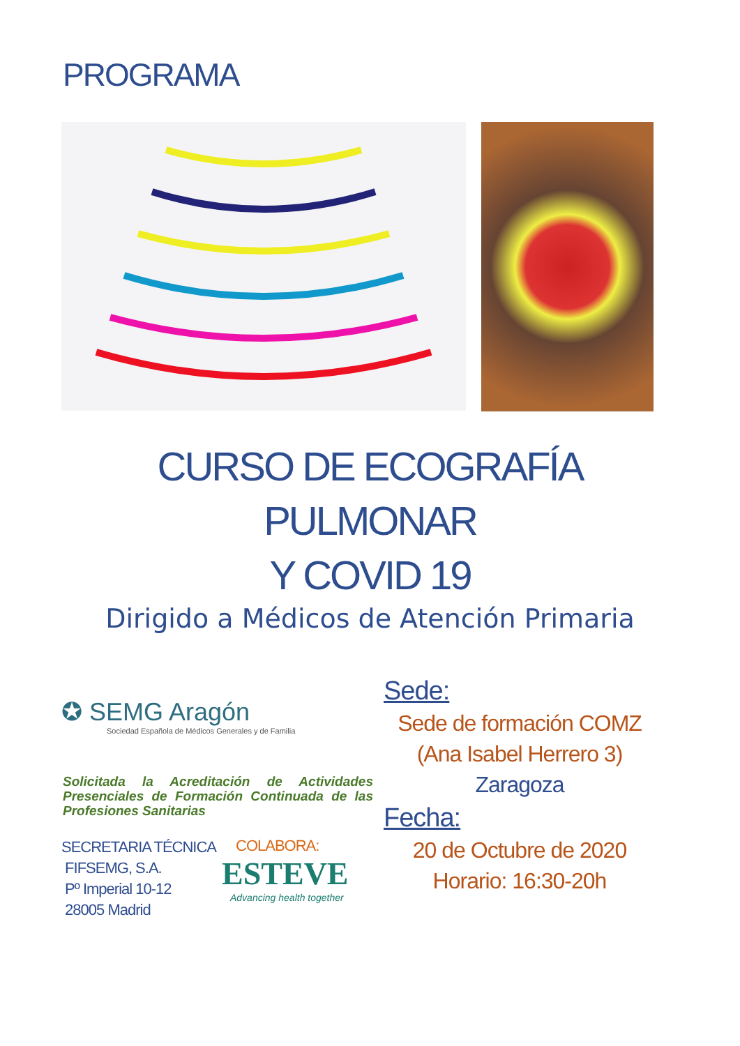PROGRAMA
CURSO DE ECOGRAFÍA
PULMONAR
Y COVID 19
Dirigido a Médicos de Atención Primaria
✪ SEMG Aragón
Sociedad Española de Médicos Generales y de Familia
Solicitada la Acreditación de Actividades Presenciales de Formación Continuada de las Profesiones Sanitarias
SECRETARIA TÉCNICA
FIFSEMG, S.A.
Pº Imperial 10-12
28005 Madrid
COLABORA:
ESTEVE
Advancing health together
Sede:
Sede de formación COMZ
(Ana Isabel Herrero 3)
Zaragoza
Fecha:
20 de Octubre de 2020
Horario: 16:30-20h